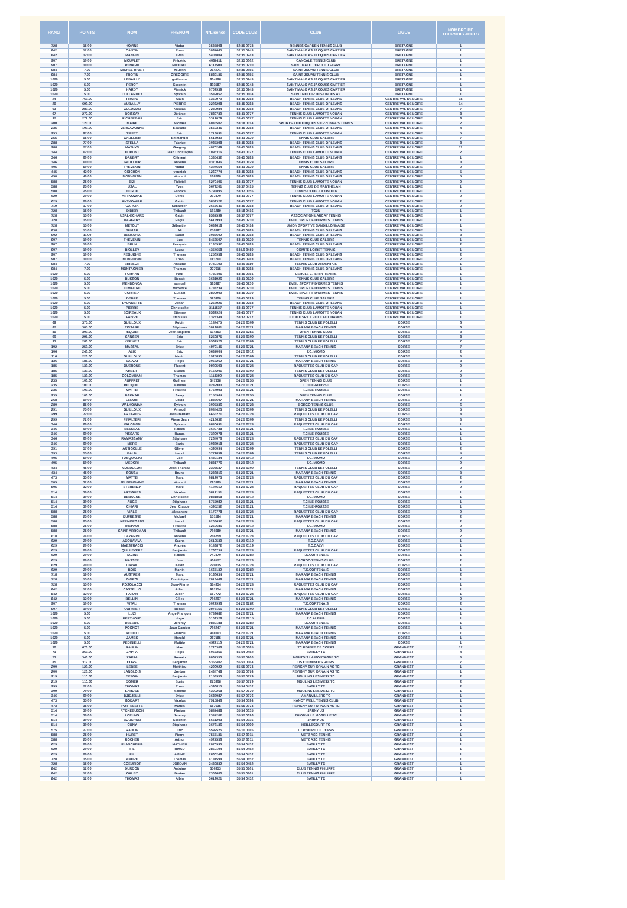| RANG | POINTS | NOM | PRENOM | N°Licence | CODE CLUB | CLUB | LIGUE | NOMBRE DE TOURNOIS JOUES |
| --- | --- | --- | --- | --- | --- | --- | --- | --- |
| 728 | 15.00 | HOVINE | Victor | 3535808 | 52 35 0073 | RENNES GARDEN TENNIS CLUB | BRETAGNE | 1 |
| 842 | 12.00 | CANTIN | Enzo | 3087665 | 52 35 0243 | SAINT MALO AS JACQUES CARTIER | BRETAGNE | 1 |
| 842 | 12.00 | MANGIN | Evan | 5404809 | 52 35 0243 | SAINT MALO AS JACQUES CARTIER | BRETAGNE | 1 |
| 907 | 10.00 | MOUFLET | Frédéric | 4087411 | 52 35 0062 | CANCALE TENNIS CLUB | BRETAGNE | 1 |
| 907 | 10.00 | RENARD | MICHAEL | 6114508 | 52 35 0210 | SAINT MALO CERCLE J.FERRY | BRETAGNE | 1 |
| 984 | 7.00 | MICHEL-HIVER | Youenn | 214271 | 52 35 0655 | SAINT JOUAN TENNIS CLUB | BRETAGNE | 1 |
| 984 | 7.00 | TROTIN | GREGOIRE | 5882135 | 52 35 0655 | SAINT JOUAN TENNIS CLUB | BRETAGNE | 1 |
| 1029 | 5.00 | LEBAILLY | guillaume | 804398 | 52 35 0243 | SAINT MALO AS JACQUES CARTIER | BRETAGNE | 1 |
| 1029 | 5.00 | PEROT | Corentin | 803587 | 52 35 0243 | SAINT MALO AS JACQUES CARTIER | BRETAGNE | 1 |
| 1029 | 5.00 | HARDY | Pierrick | 6702939 | 52 35 0243 | SAINT MALO AS JACQUES CARTIER | BRETAGNE | 1 |
| 1029 | 5.00 | COLLARDEY | Sylvain | 3539057 | 52 35 0604 | SAINT MELOIR DES ONDES AS | BRETAGNE | 1 |
| 24 | 760.00 | FRANC | Alain | 1352970 | 53 45 0783 | BEACH TENNIS CLUB ORLEANS | CENTRE VAL DE LOIRE | 15 |
| 29 | 690.00 | AUBAILLY | PIERRE | 2228298 | 53 45 0783 | BEACH TENNIS CLUB ORLEANS | CENTRE VAL DE LOIRE | 14 |
| 93 | 280.00 | GOLDMAN | Nicolas | 7239984 | 53 45 0783 | BEACH TENNIS CLUB ORLEANS | CENTRE VAL DE LOIRE | 7 |
| 97 | 272.00 | BOISSAY | Jérôme | 7882730 | 53 41 0077 | TENNIS CLUB LAMOTTE NOUAN | CENTRE VAL DE LOIRE | 8 |
| 97 | 272.00 | PICHEREAU | Eric | 3312079 | 53 41 0077 | TENNIS CLUB LAMOTTE NOUAN | CENTRE VAL DE LOIRE | 8 |
| 200 | 120.00 | MAIRE | Mickael | 6046507 | 53 18 0014 | SPORTS ATHLETIQUES VIERZONNAIS TENNIS | CENTRE VAL DE LOIRE | 2 |
| 235 | 100.00 | VERDAVAINNE | Edouard | 3552345 | 53 45 0783 | BEACH TENNIS CLUB ORLEANS | CENTRE VAL DE LOIRE | 4 |
| 253 | 97.00 | TIFFET | Eric | 1713091 | 53 41 0077 | TENNIS CLUB LAMOTTE NOUAN | CENTRE VAL DE LOIRE | 5 |
| 255 | 95.00 | GAULLIER | Emmanuel | 5615930 | 53 41 0129 | TENNIS CLUB SALBRIS | CENTRE VAL DE LOIRE | 7 |
| 288 | 77.00 | STELLA | Fabrice | 3087398 | 53 45 0783 | BEACH TENNIS CLUB ORLEANS | CENTRE VAL DE LOIRE | 8 |
| 288 | 77.00 | MATHYS | Gregory | 4070269 | 53 45 0783 | BEACH TENNIS CLUB ORLEANS | CENTRE VAL DE LOIRE | 11 |
| 344 | 62.00 | DUPONT | Jean Christophe | 1095316 | 53 41 0077 | TENNIS CLUB LAMOTTE NOUAN | CENTRE VAL DE LOIRE | 2 |
| 346 | 60.00 | DAUBRY | Clément | 1335432 | 53 45 0783 | BEACH TENNIS CLUB ORLEANS | CENTRE VAL DE LOIRE | 1 |
| 346 | 60.00 | GAULLIER | Antoine | 9370046 | 53 41 0129 | TENNIS CLUB SALBRIS | CENTRE VAL DE LOIRE | 3 |
| 405 | 50.00 | THEVENIN | Victor | 4324654 | 53 41 0129 | TENNIS CLUB SALBRIS | CENTRE VAL DE LOIRE | 2 |
| 445 | 42.00 | GOICHON | yannick | 1269774 | 53 45 0783 | BEACH TENNIS CLUB ORLEANS | CENTRE VAL DE LOIRE | 5 |
| 450 | 40.00 | MONVOISIN | Vincent | 168260 | 53 45 0783 | BEACH TENNIS CLUB ORLEANS | CENTRE VAL DE LOIRE | 5 |
| 588 | 25.00 | BIZI | Fidistel | 6270405 | 53 41 0077 | TENNIS CLUB LAMOTTE NOUAN | CENTRE VAL DE LOIRE | 2 |
| 588 | 25.00 | USAL | Yves | 5679201 | 53 37 0415 | TENNIS CLUB DE MANTHELAN | CENTRE VAL DE LOIRE | 1 |
| 588 | 25.00 | BEGOU | Fabrice | 5793895 | 53 37 0055 | TENNIS CLUB JOCONDIEN | CENTRE VAL DE LOIRE | 1 |
| 629 | 20.00 | ANTKOWIAK | Denis | 237870 | 53 41 0077 | TENNIS CLUB LAMOTTE NOUAN | CENTRE VAL DE LOIRE | 2 |
| 629 | 20.00 | ANTKOWIAK | Gabin | 5859322 | 53 41 0077 | TENNIS CLUB LAMOTTE NOUAN | CENTRE VAL DE LOIRE | 2 |
| 719 | 17.00 | GARCIA | Sébastien | 2668641 | 53 45 0783 | BEACH TENNIS CLUB ORLEANS | CENTRE VAL DE LOIRE | 2 |
| 728 | 15.00 | DIDIER | Thibault | 161289 | 53 18 0416 | TC2N | CENTRE VAL DE LOIRE | 1 |
| 728 | 15.00 | USAL-ECHARD | Gabin | 8537599 | 53 37 0577 | ASSOCIATION LARCAY TENNIS | CENTRE VAL DE LOIRE | 1 |
| 728 | 15.00 | DARGERY | Régis | 5618993 | 53 45 0230 | EVEIL SPORTIF D'ORMES TENNIS | CENTRE VAL DE LOIRE | 1 |
| 728 | 15.00 | METOUT | Sébastien | 5639618 | 53 45 0414 | UNION SPORTIVE SANDILLONNAISE | CENTRE VAL DE LOIRE | 1 |
| 838 | 13.00 | TUMAR | Ali | 750387 | 53 45 0783 | BEACH TENNIS CLUB ORLEANS | CENTRE VAL DE LOIRE | 3 |
| 902 | 11.00 | BENYAHIA | Samir | 3087602 | 53 45 0783 | BEACH TENNIS CLUB ORLEANS | CENTRE VAL DE LOIRE | 3 |
| 907 | 10.00 | THEVENIN | Luc | 8453507 | 53 41 0129 | TENNIS CLUB SALBRIS | CENTRE VAL DE LOIRE | 1 |
| 907 | 10.00 | BRUN | François | 2135597 | 53 45 0783 | BEACH TENNIS CLUB ORLEANS | CENTRE VAL DE LOIRE | 2 |
| 907 | 10.00 | BIOLLEY | Lucas | 4354658 | 53 L0 0450 | COMITE LOIRET TENNIS | CENTRE VAL DE LOIRE | 1 |
| 907 | 10.00 | REGUIGNE | Thomas | 1256958 | 53 45 0783 | BEACH TENNIS CLUB ORLEANS | CENTRE VAL DE LOIRE | 2 |
| 907 | 10.00 | MONVOISIN | Théo | 113760 | 53 45 0783 | BEACH TENNIS CLUB ORLEANS | CENTRE VAL DE LOIRE | 2 |
| 984 | 7.00 | BRISSON | Antoine | 9740199 | 53 36 0110 | TENNIS CLUB ARDENTAIS | CENTRE VAL DE LOIRE | 1 |
| 984 | 7.00 | MONTAGNIER | Thomas | 227015 | 53 45 0783 | BEACH TENNIS CLUB ORLEANS | CENTRE VAL DE LOIRE | 1 |
| 1029 | 5.00 | FORHAN | Paul | 4782495 | 53 45 0081 | CERCLE J.FERRY TENNIS | CENTRE VAL DE LOIRE | 1 |
| 1029 | 5.00 | BUSSON | Benoit | 3631926 | 53 41 0129 | TENNIS CLUB SALBRIS | CENTRE VAL DE LOIRE | 1 |
| 1029 | 5.00 | MENDONÇA | samuel | 385987 | 53 45 0230 | EVEIL SPORTIF D'ORMES TENNIS | CENTRE VAL DE LOIRE | 1 |
| 1029 | 5.00 | LEMAITRE | Maxence | 4784239 | 53 45 0230 | EVEIL SPORTIF D'ORMES TENNIS | CENTRE VAL DE LOIRE | 1 |
| 1029 | 5.00 | CORREIA | Guilain | 2899909 | 53 45 0230 | EVEIL SPORTIF D'ORMES TENNIS | CENTRE VAL DE LOIRE | 1 |
| 1029 | 5.00 | DEBRE | Thomas | 525900 | 53 41 0129 | TENNIS CLUB SALBRIS | CENTRE VAL DE LOIRE | 1 |
| 1029 | 5.00 | LYONNETTE | Johan | 1256925 | 53 45 0783 | BEACH TENNIS CLUB ORLEANS | CENTRE VAL DE LOIRE | 1 |
| 1029 | 5.00 | PIERRE | Christophe | 3111537 | 53 41 0077 | TENNIS CLUB LAMOTTE NOUAN | CENTRE VAL DE LOIRE | 1 |
| 1029 | 5.00 | BOIREAUX | Etienne | 8582924 | 53 41 0077 | TENNIS CLUB LAMOTTE NOUAN | CENTRE VAL DE LOIRE | 1 |
| 1029 | 5.00 | FAIVRE | Stanislas | 1324344 | 53 37 0217 | ETOILE SP LA VILLE AUX DAMES | CENTRE VAL DE LOIRE | 1 |
| 69 | 375.00 | GUILLOUX | Robin | 1147475 | 54 2B 0309 | TENNIS CLUB DE FOLELLI | CORSE | 6 |
| 87 | 305.00 | TISSARD | Stéphane | 3019801 | 54 2B 0721 | MARANA BEACH TENNIS | CORSE | 6 |
| 89 | 300.00 | REQUIER | Jean-Baptiste | 634353 | 54 2B 0255 | OPEN TENNIS CLUB | CORSE | 3 |
| 90 | 295.00 | SANSEN | Eric | 5259875 | 54 2B 0309 | TENNIS CLUB DE FOLELLI | CORSE | 8 |
| 93 | 280.00 | KERNEIS | Eric | 6562920 | 54 2B 0309 | TENNIS CLUB DE FOLELLI | CORSE | 7 |
| 102 | 250.00 | MASSAL | Brice | 4979145 | 54 2B 0721 | MARANA BEACH TENNIS | CORSE | 7 |
| 106 | 240.00 | ALIX | Eric | 5637004 | 54 2B 0012 | T.C. MIOMO | CORSE | 2 |
| 116 | 220.00 | GUILLOUX | Matéo | 1925893 | 54 2B 0309 | TENNIS CLUB DE FOLELLI | CORSE | 3 |
| 136 | 185.00 | SALVAT | Régis | 2053262 | 54 2B 0721 | MARANA BEACH TENNIS | CORSE | 3 |
| 185 | 130.00 | QUEROUE | Florent | 9920503 | 54 2B 0724 | RAQUETTES CLUB DU CAP | CORSE | 2 |
| 185 | 130.00 | KHELIFI | Lucien | 9154201 | 54 2B 0309 | TENNIS CLUB DE FOLELLI | CORSE | 2 |
| 185 | 130.00 | COLOMBANI | Thomas | 1113390 | 54 2B 0724 | RAQUETTES CLUB DU CAP | CORSE | 2 |
| 235 | 100.00 | AUFFRET | Guilhem | 347338 | 54 2B 0255 | OPEN TENNIS CLUB | CORSE | 1 |
| 235 | 100.00 | BECQUET | Maxime | 9249980 | 54 2B 0121 | T.C.ILE-ROUSSE | CORSE | 1 |
| 235 | 100.00 | MATTEI | Frédéric | 5754993 | 54 2B 0121 | T.C.ILE-ROUSSE | CORSE | 1 |
| 235 | 100.00 | BAKKAR | Samy | 7155964 | 54 2B 0255 | OPEN TENNIS CLUB | CORSE | 1 |
| 268 | 90.00 | LENOIR | David | 1833607 | 54 2B 0721 | MARANA BEACH TENNIS | CORSE | 2 |
| 280 | 85.00 | WALKOWIAK | Sylvain | 3097336 | 54 2B 0723 | BORGO TENNIS CLUB | CORSE | 6 |
| 291 | 75.00 | GUILLOUX | Arnaud | 8044423 | 54 2B 0309 | TENNIS CLUB DE FOLELLI | CORSE | 5 |
| 299 | 72.00 | ARTIGUES | Jean-Bernard | 6666271 | 54 2B 0724 | RAQUETTES CLUB DU CAP | CORSE | 4 |
| 299 | 72.00 | FINALTERI | Pierre Jean | 4213632 | 54 2B 0309 | TENNIS CLUB DE FOLELLI | CORSE | 3 |
| 346 | 60.00 | VALOMON | Sylvain | 6840691 | 54 2B 0724 | RAQUETTES CLUB DU CAP | CORSE | 1 |
| 346 | 60.00 | BESSEAS | Fabien | 3622738 | 54 2B 0121 | T.C.ILE-ROUSSE | CORSE | 1 |
| 346 | 60.00 | PISSARD | Ranca | 7329078 | 54 2B 0121 | T.C.ILE-ROUSSE | CORSE | 1 |
| 346 | 60.00 | RAMASSAMY | Stéphane | 7264076 | 54 2B 0724 | RAQUETTES CLUB DU CAP | CORSE | 1 |
| 346 | 60.00 | MERE | Boris | 3083918 | 54 2B 0724 | RAQUETTES CLUB DU CAP | CORSE | 1 |
| 391 | 57.00 | ARTIGOLLE | Olivier | 4395094 | 54 2B 0309 | TENNIS CLUB DE FOLELLI | CORSE | 2 |
| 393 | 55.00 | BALDI | Hervé | 3772859 | 54 2B 0309 | TENNIS CLUB DE FOLELLI | CORSE | 4 |
| 405 | 50.00 | PASQUALINI | Joe | 5432134 | 54 2B 0012 | T.C. MIOMO | CORSE | 2 |
| 405 | 50.00 | MEDORI | Thibault | 9831776 | 54 2B 0012 | T.C. MIOMO | CORSE | 2 |
| 434 | 45.00 | MONDOLONI | Jean-Thomas | 2308537 | 54 2B 0309 | TENNIS CLUB DE FOLELLI | CORSE | 2 |
| 434 | 45.00 | SOUSA | Bruno | 6236816 | 54 2B 0721 | MARANA BEACH TENNIS | CORSE | 3 |
| 473 | 35.00 | MATTEI | Marc | 6812073 | 54 2B 0724 | RAQUETTES CLUB DU CAP | CORSE | 2 |
| 505 | 32.00 | JEUNEHOMME | Vincent | 793389 | 54 2B 0721 | MARANA BEACH TENNIS | CORSE | 2 |
| 505 | 32.00 | STERENZY | Marc | 4124612 | 54 2B 0724 | RAQUETTES CLUB DU CAP | CORSE | 2 |
| 514 | 30.00 | ARTIGUES | Nicolas | 5812151 | 54 2B 0724 | RAQUETTES CLUB DU CAP | CORSE | 1 |
| 514 | 30.00 | DEBAGUE | Christophe | 9831858 | 54 2B 0012 | T.C. MIOMO | CORSE | 1 |
| 514 | 30.00 | AUGÉ | Stéphane | 5757982 | 54 2B 0121 | T.C.ILE-ROUSSE | CORSE | 1 |
| 514 | 30.00 | CHIARI | Jean Claude | 4395252 | 54 2B 0121 | T.C.ILE-ROUSSE | CORSE | 1 |
| 588 | 25.00 | VIALE | Alexandre | 5172778 | 54 2B 0724 | RAQUETTES CLUB DU CAP | CORSE | 2 |
| 588 | 25.00 | DUFRESNE | Mickael | 151584 | 54 2B 0721 | MARANA BEACH TENNIS | CORSE | 2 |
| 588 | 25.00 | KERMORGANT | Hervé | 6203697 | 54 2B 0724 | RAQUETTES CLUB DU CAP | CORSE | 2 |
| 588 | 25.00 | THEPAUT | Frédéric | 1252686 | 54 2B 0012 | T.C. MIOMO | CORSE | 2 |
| 588 | 25.00 | SAINT-ARROMAN | Thibault | 766989 | 54 2B 0721 | MARANA BEACH TENNIS | CORSE | 2 |
| 618 | 24.00 | LAZARINI | Antoine | 246759 | 54 2B 0724 | RAQUETTES CLUB DU CAP | CORSE | 2 |
| 629 | 20.00 | ACQUAVIVA | Sacha | 2610539 | 54 2B 0119 | T.C.CALVI | CORSE | 1 |
| 629 | 20.00 | MAESTRACCI | Andréa | 6148872 | 54 2B 0119 | T.C.CALVI | CORSE | 1 |
| 629 | 20.00 | QUILLEVERE | Benjamin | 1766734 | 54 2B 0724 | RAQUETTES CLUB DU CAP | CORSE | 1 |
| 629 | 20.00 | RACINE | Fabien | 747870 | 54 2B 0282 | T.C.CORTENAIS | CORSE | 1 |
| 629 | 20.00 | NASSER | Joe | 406177 | 54 2B 0723 | BORGO TENNIS CLUB | CORSE | 2 |
| 629 | 20.00 | DAVAIL | Kevin | 799815 | 54 2B 0724 | RAQUETTES CLUB DU CAP | CORSE | 1 |
| 629 | 20.00 | BOIX | Martin | 1665132 | 54 2B 0282 | T.C.CORTENAIS | CORSE | 1 |
| 718 | 19.00 | AUSTREM | Marc | 9186634 | 54 2B 0721 | MARANA BEACH TENNIS | CORSE | 2 |
| 728 | 15.00 | GIORGI | Dominique | 7013468 | 54 2B 0721 | MARANA BEACH TENNIS | CORSE | 1 |
| 728 | 15.00 | ROSOLACCI | Jean-Pierre | 314954 | 54 2B 0724 | RAQUETTES CLUB DU CAP | CORSE | 1 |
| 842 | 12.00 | CASTELLO | Julien | 981354 | 54 2B 0721 | MARANA BEACH TENNIS | CORSE | 1 |
| 842 | 12.00 | FARAH | Julien | 157772 | 54 2B 0724 | RAQUETTES CLUB DU CAP | CORSE | 1 |
| 842 | 12.00 | BELLINI | Gilles | 766207 | 54 2B 0721 | MARANA BEACH TENNIS | CORSE | 2 |
| 907 | 10.00 | VITALI | Thomas | 5022996 | 54 2B 0282 | T.C.CORTENAIS | CORSE | 2 |
| 907 | 10.00 | CORMIER | Benoit | 2975156 | 54 2B 0309 | TENNIS CLUB DE FOLELLI | CORSE | 1 |
| 1029 | 5.00 | LUZI | Ange François | 6739682 | 54 2B 0721 | MARANA BEACH TENNIS | CORSE | 1 |
| 1029 | 5.00 | BERTHOUD | Hugo | 3109328 | 54 2B 0215 | T.C.ALERIA | CORSE | 1 |
| 1029 | 5.00 | DELEUIL | Jérémy | 9832188 | 54 2B 0282 | T.C.CORTENAIS | CORSE | 1 |
| 1029 | 5.00 | POGNOT | Jean-Damien | 766247 | 54 2B 0721 | MARANA BEACH TENNIS | CORSE | 1 |
| 1029 | 5.00 | ACHILLI | Francis | 988163 | 54 2B 0721 | MARANA BEACH TENNIS | CORSE | 1 |
| 1029 | 5.00 | JAMES | Harold | 287185 | 54 2B 0721 | MARANA BEACH TENNIS | CORSE | 1 |
| 1029 | 5.00 | PEDINIELLI | Mattéo | 4922116 | 54 2B 0721 | MARANA BEACH TENNIS | CORSE | 1 |
| 30 | 670.00 | RAULIN | Max | 1720306 | 55 10 0085 | TC RIVIERE DE CORPS | GRAND EST | 12 |
| 71 | 360.00 | ZAPPA | Regis | 6067351 | 55 54 0452 | BATILLY TC | GRAND EST | 4 |
| 73 | 340.00 | ZAPPA | Romain | 6067353 | 55 57 0260 | MONTOIS LA MONTAGNE TC | GRAND EST | 3 |
| 85 | 317.00 | CORSI | Benjamin | 5365407 | 55 51 0064 | US CHEMINOTS REIMS | GRAND EST | 7 |
| 200 | 120.00 | LEBEE | Matthieu | 4299022 | 55 55 0074 | REVIGNY SUR ORNAIN AS TC | GRAND EST | 1 |
| 200 | 120.00 | LANGLOIS | Jordan | 2434748 | 55 55 0074 | REVIGNY SUR ORNAIN AS TC | GRAND EST | 1 |
| 219 | 110.00 | DEFOIN | Benjamin | 2153953 | 55 57 0179 | MOULINS LES METZ TC | GRAND EST | 2 |
| 219 | 110.00 | DOMER | Boris | 273908 | 55 57 0179 | MOULINS LES METZ TC | GRAND EST | 2 |
| 299 | 72.00 | THOMAS | Theo | 4396815 | 55 54 0452 | BATILLY TC | GRAND EST | 2 |
| 309 | 70.00 | LAROSE | Maxime | 4300268 | 55 57 0179 | MOULINS LES METZ TC | GRAND EST | 1 |
| 346 | 60.00 | DJIDJELLI | Drice | 3683087 | 55 57 0376 | AMANVILLERS TC | GRAND EST | 1 |
| 473 | 35.00 | GODART | Nicolas | 7915846 | 55 54 0394 | NANCY WELL TENNIS CLUB | GRAND EST | 1 |
| 473 | 35.00 | POTTELETTE | Mathis | 557635 | 55 55 0074 | REVIGNY SUR ORNAIN AS TC | GRAND EST | 1 |
| 514 | 30.00 | RYCKEBUSCH | Florian | 5847488 | 55 54 0035 | JARNY US | GRAND EST | 1 |
| 514 | 30.00 | LOEUNG | Jeremy | 2347202 | 55 57 0026 | THIONVILLE MOSELLE TC | GRAND EST | 1 |
| 514 | 30.00 | BOUCHON | Corentin | 5661203 | 55 54 0035 | JARNY US | GRAND EST | 1 |
| 514 | 30.00 | CUNY | Stephane | 3676136 | 55 54 0099 | HEILLECOURT TC | GRAND EST | 1 |
| 575 | 27.00 | RAULIN | Eric | 5592525 | 55 10 0085 | TC RIVIERE DE CORPS | GRAND EST | 2 |
| 588 | 25.00 | HURET | Pierre | 7555131 | 55 57 0011 | METZ ASC TENNIS | GRAND EST | 1 |
| 588 | 25.00 | ROCHER | Arthur | 4927556 | 55 57 0011 | METZ ASC TENNIS | GRAND EST | 1 |
| 629 | 20.00 | PLANCHERIA | MATHIEU | 2070993 | 55 54 0452 | BATILLY TC | GRAND EST | 1 |
| 629 | 20.00 | FIL | RIYAD | 2860194 | 55 54 0452 | BATILLY TC | GRAND EST | 1 |
| 629 | 20.00 | FIL | AMINE | 2860248 | 55 54 0452 | BATILLY TC | GRAND EST | 1 |
| 728 | 15.00 | ANDRE | Thomas | 4181594 | 55 54 0452 | BATILLY TC | GRAND EST | 1 |
| 728 | 15.00 | GOEURIOT | JORDAN | 2432832 | 55 54 0452 | BATILLY TC | GRAND EST | 1 |
| 842 | 12.00 | DURDON | Antoine | 356953 | 55 51 0161 | CLUB TENNIS PHILIPPE | GRAND EST | 1 |
| 842 | 12.00 | GALBY | Dorian | 7308600 | 55 51 0161 | CLUB TENNIS PHILIPPE | GRAND EST | 1 |
| 842 | 12.00 | THOMAS | Albin | 5619021 | 55 54 0452 | BATILLY TC | GRAND EST | 1 |